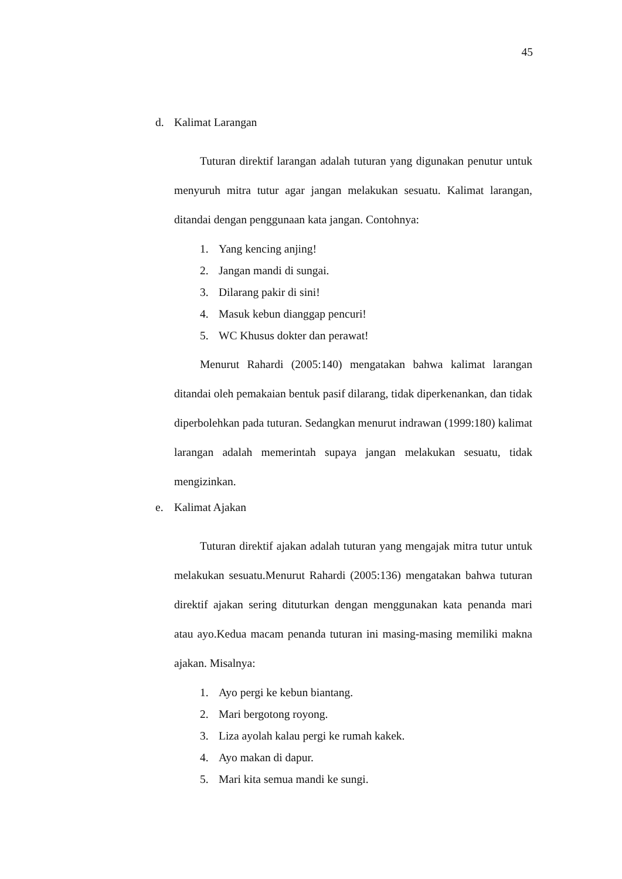45
d. Kalimat Larangan
Tuturan direktif larangan adalah tuturan yang digunakan penutur untuk menyuruh mitra tutur agar jangan melakukan sesuatu. Kalimat larangan, ditandai dengan penggunaan kata jangan. Contohnya:
1. Yang kencing anjing!
2. Jangan mandi di sungai.
3. Dilarang pakir di sini!
4. Masuk kebun dianggap pencuri!
5. WC Khusus dokter dan perawat!
Menurut Rahardi (2005:140) mengatakan bahwa kalimat larangan ditandai oleh pemakaian bentuk pasif dilarang, tidak diperkenankan, dan tidak diperbolehkan pada tuturan. Sedangkan menurut indrawan (1999:180) kalimat larangan adalah memerintah supaya jangan melakukan sesuatu, tidak mengizinkan.
e. Kalimat Ajakan
Tuturan direktif ajakan adalah tuturan yang mengajak mitra tutur untuk melakukan sesuatu.Menurut Rahardi (2005:136) mengatakan bahwa tuturan direktif ajakan sering dituturkan dengan menggunakan kata penanda mari atau ayo.Kedua macam penanda tuturan ini masing-masing memiliki makna ajakan. Misalnya:
1. Ayo pergi ke kebun biantang.
2. Mari bergotong royong.
3. Liza ayolah kalau pergi ke rumah kakek.
4. Ayo makan di dapur.
5. Mari kita semua mandi ke sungi.